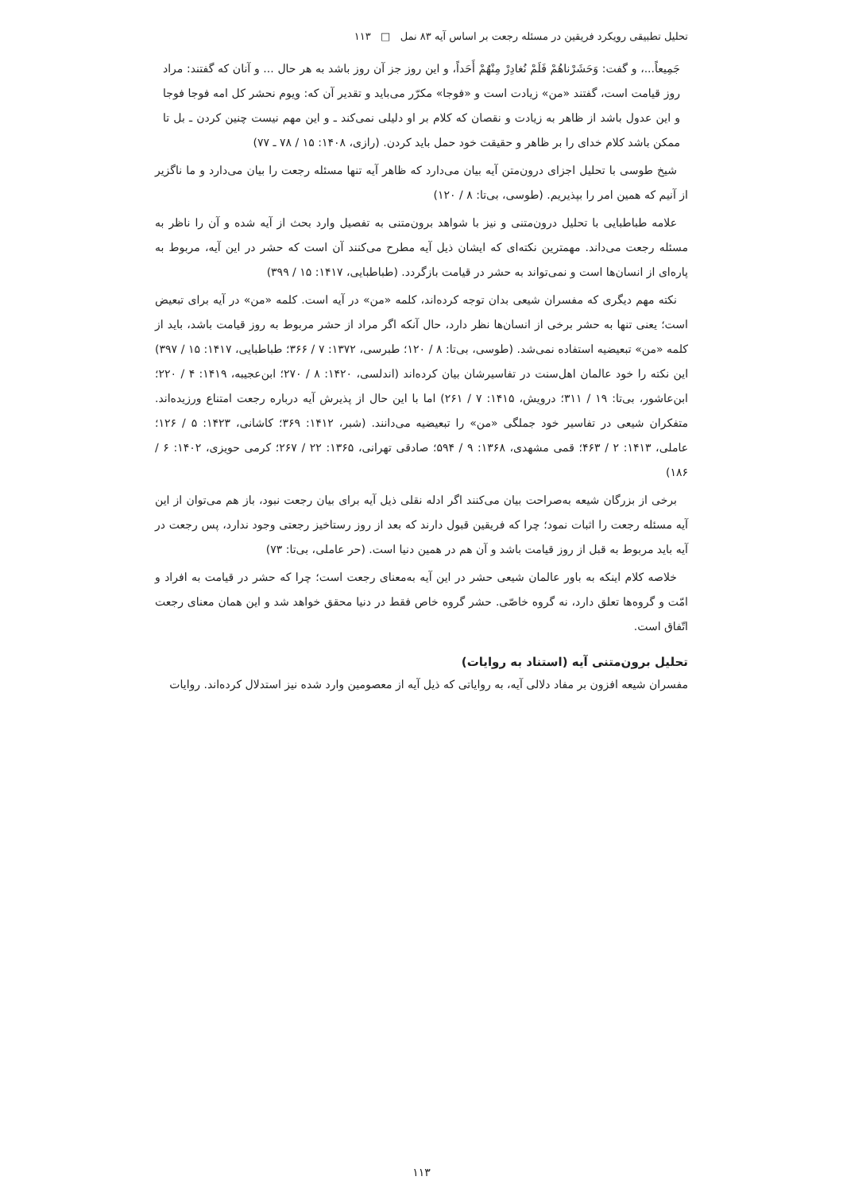تحلیل تطبیقی رویکرد فریقین در مسئله رجعت بر اساس آیه ۸۳ نمل □ ۱۱۳
جَمِیعاً...، و گفت: وَحَشَرْناهُمْ فَلَمْ نُغادِرْ مِنْهُمْ أَحَداً، و این روز جز آن روز باشد به هر حال ... و آنان که گفتند: مراد روز قیامت است، گفتند «من» زیادت است و «فوجا» مکرّر می‌باید و تقدیر آن که: ویوم نحشر کل امه فوجا فوجا و این عدول باشد از ظاهر به زیادت و نقصان که کلام بر او دلیلی نمی‌کند ـ و این مهم نیست چنین کردن ـ بل تا ممکن باشد کلام خدای را بر ظاهر و حقیقت خود حمل باید کردن. (رازی، ۱۴۰۸: ۱۵ / ۷۸ ـ ۷۷)
شیخ طوسی با تحلیل اجزای درون‌متن آیه بیان می‌دارد که ظاهر آیه تنها مسئله رجعت را بیان می‌دارد و ما ناگزیر از آنیم که همین امر را بپذیریم. (طوسی، بی‌تا: ۸ / ۱۲۰)
علامه طباطبایی با تحلیل درون‌متنی و نیز با شواهد برون‌متنی به تفصیل وارد بحث از آیه شده و آن را ناظر به مسئله رجعت می‌داند. مهمترین نکته‌ای که ایشان ذیل آیه مطرح می‌کنند آن است که حشر در این آیه، مربوط به پاره‌ای از انسان‌ها است و نمی‌تواند به حشر در قیامت بازگردد. (طباطبایی، ۱۴۱۷: ۱۵ / ۳۹۹)
نکته مهم دیگری که مفسران شیعی بدان توجه کرده‌اند، کلمه «من» در آیه است. کلمه «من» در آیه برای تبعیض است؛ یعنی تنها به حشر برخی از انسان‌ها نظر دارد، حال آنکه اگر مراد از حشر مربوط به روز قیامت باشد، باید از کلمه «من» تبعیضیه استفاده نمی‌شد. (طوسی، بی‌تا: ۸ / ۱۲۰؛ طبرسی، ۱۳۷۲: ۷ / ۳۶۶؛ طباطبایی، ۱۴۱۷: ۱۵ / ۳۹۷) این نکته را خود عالمان اهل‌سنت در تفاسیرشان بیان کرده‌اند (اندلسی، ۱۴۲۰: ۸ / ۲۷۰؛ ابن‌عجیبه، ۱۴۱۹: ۴ / ۲۲۰؛ ابن‌عاشور، بی‌تا: ۱۹ / ۳۱۱؛ درویش، ۱۴۱۵: ۷ / ۲۶۱) اما با این حال از پذیرش آیه درباره رجعت امتناع ورزیده‌اند. متفکران شیعی در تفاسیر خود جملگی «من» را تبعیضیه می‌دانند. (شبر، ۱۴۱۲: ۳۶۹؛ کاشانی، ۱۴۲۳: ۵ / ۱۲۶؛ عاملی، ۱۴۱۳: ۲ / ۴۶۳؛ قمی مشهدی، ۱۳۶۸: ۹ / ۵۹۴؛ صادقی تهرانی، ۱۳۶۵: ۲۲ / ۲۶۷؛ کرمی حویزی، ۱۴۰۲: ۶ / ۱۸۶)
برخی از بزرگان شیعه به‌صراحت بیان می‌کنند اگر ادله نقلی ذیل آیه برای بیان رجعت نبود، باز هم می‌توان از این آیه مسئله رجعت را اثبات نمود؛ چرا که فریقین قبول دارند که بعد از روز رستاخیز رجعتی وجود ندارد، پس رجعت در آیه باید مربوط به قبل از روز قیامت باشد و آن هم در همین دنیا است. (حر عاملی، بی‌تا: ۷۳)
خلاصه کلام اینکه به باور عالمان شیعی حشر در این آیه به‌معنای رجعت است؛ چرا که حشر در قیامت به افراد و امّت و گروه‌ها تعلق دارد، نه گروه خاصّی. حشر گروه خاص فقط در دنیا محقق خواهد شد و این همان معنای رجعت اتّفاق است.
تحلیل برون‌متنی آیه (استناد به روایات)
مفسران شیعه افزون بر مفاد دلالی آیه، به روایاتی که ذیل آیه از معصومین وارد شده نیز استدلال کرده‌اند. روایات
۱۱۳